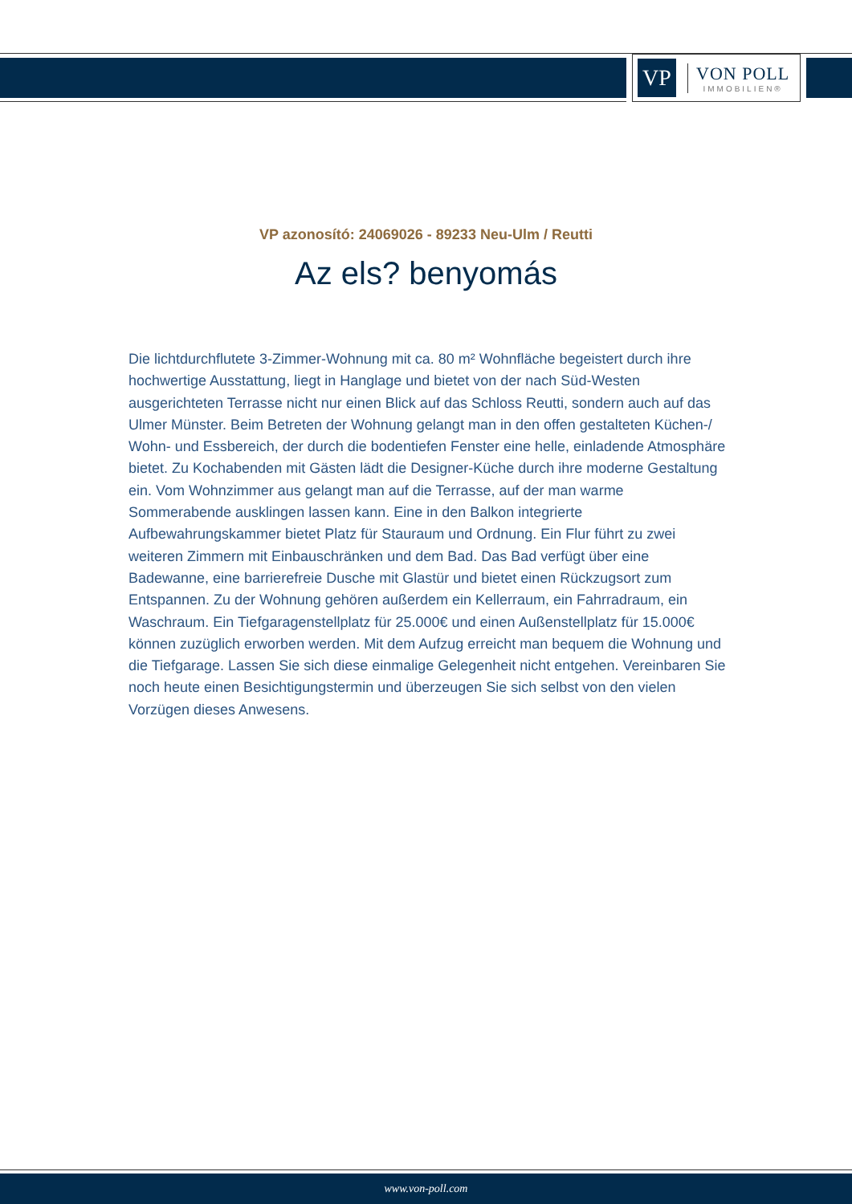VP
VON POLL
IMMOBILIEN®
VP azonosító: 24069026 - 89233 Neu-Ulm / Reutti
Az els? benyomás
Die lichtdurchflutete 3-Zimmer-Wohnung mit ca. 80 m² Wohnfläche begeistert durch ihre hochwertige Ausstattung, liegt in Hanglage und bietet von der nach Süd-Westen ausgerichteten Terrasse nicht nur einen Blick auf das Schloss Reutti, sondern auch auf das Ulmer Münster. Beim Betreten der Wohnung gelangt man in den offen gestalteten Küchen-/ Wohn- und Essbereich, der durch die bodentiefen Fenster eine helle, einladende Atmosphäre bietet. Zu Kochabenden mit Gästen lädt die Designer-Küche durch ihre moderne Gestaltung ein. Vom Wohnzimmer aus gelangt man auf die Terrasse, auf der man warme Sommerabende ausklingen lassen kann. Eine in den Balkon integrierte Aufbewahrungskammer bietet Platz für Stauraum und Ordnung. Ein Flur führt zu zwei weiteren Zimmern mit Einbauschränken und dem Bad. Das Bad verfügt über eine Badewanne, eine barrierefreie Dusche mit Glastür und bietet einen Rückzugsort zum Entspannen. Zu der Wohnung gehören außerdem ein Kellerraum, ein Fahrradraum, ein Waschraum. Ein Tiefgaragenstellplatz für 25.000€ und einen Außenstellplatz für 15.000€ können zuzüglich erworben werden. Mit dem Aufzug erreicht man bequem die Wohnung und die Tiefgarage. Lassen Sie sich diese einmalige Gelegenheit nicht entgehen. Vereinbaren Sie noch heute einen Besichtigungstermin und überzeugen Sie sich selbst von den vielen Vorzügen dieses Anwesens.
www.von-poll.com